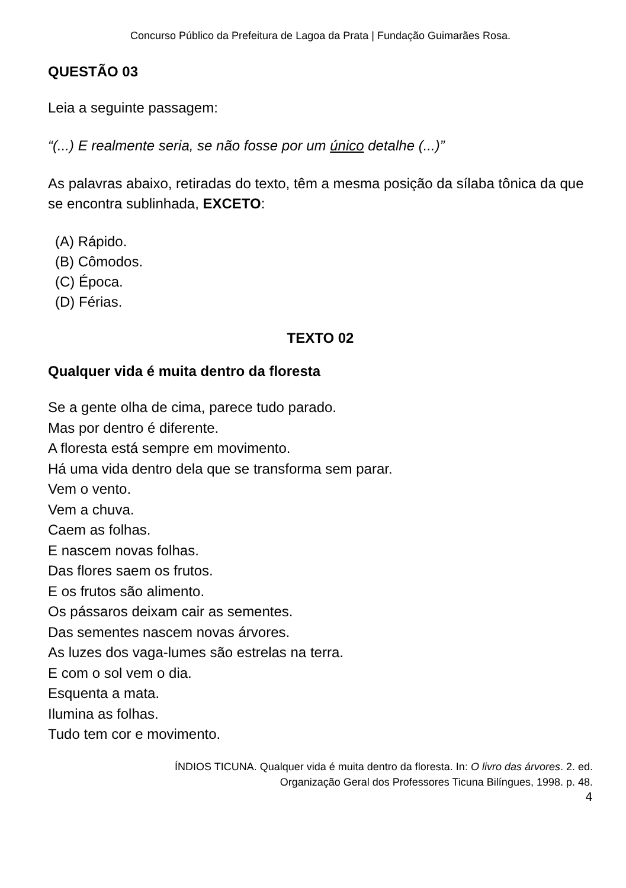Concurso Público da Prefeitura de Lagoa da Prata | Fundação Guimarães Rosa.
QUESTÃO 03
Leia a seguinte passagem:
“(...) E realmente seria, se não fosse por um único detalhe (...)”
As palavras abaixo, retiradas do texto, têm a mesma posição da sílaba tônica da que se encontra sublinhada, EXCETO:
(A) Rápido.
(B) Cômodos.
(C) Época.
(D) Férias.
TEXTO 02
Qualquer vida é muita dentro da floresta
Se a gente olha de cima, parece tudo parado.
Mas por dentro é diferente.
A floresta está sempre em movimento.
Há uma vida dentro dela que se transforma sem parar.
Vem o vento.
Vem a chuva.
Caem as folhas.
E nascem novas folhas.
Das flores saem os frutos.
E os frutos são alimento.
Os pássaros deixam cair as sementes.
Das sementes nascem novas árvores.
As luzes dos vaga-lumes são estrelas na terra.
E com o sol vem o dia.
Esquenta a mata.
Ilumina as folhas.
Tudo tem cor e movimento.
ÍNDIOS TICUNA. Qualquer vida é muita dentro da floresta. In: O livro das árvores. 2. ed.
Organização Geral dos Professores Ticuna Bilíngues, 1998. p. 48.
4